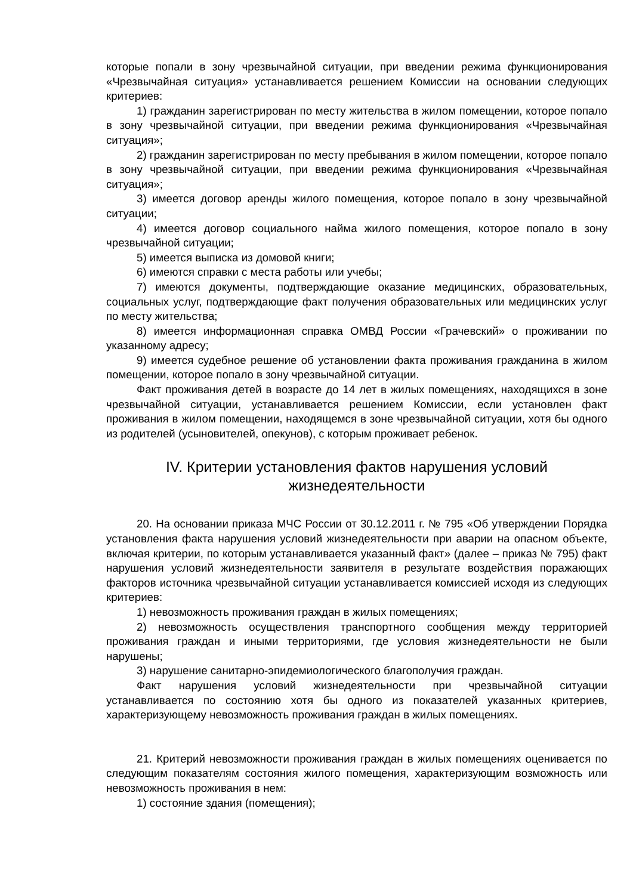которые попали в зону чрезвычайной ситуации, при введении режима функционирования «Чрезвычайная ситуация» устанавливается решением Комиссии на основании следующих критериев:
1) гражданин зарегистрирован по месту жительства в жилом помещении, которое попало в зону чрезвычайной ситуации, при введении режима функционирования «Чрезвычайная ситуация»;
2) гражданин зарегистрирован по месту пребывания в жилом помещении, которое попало в зону чрезвычайной ситуации, при введении режима функционирования «Чрезвычайная ситуация»;
3) имеется договор аренды жилого помещения, которое попало в зону чрезвычайной ситуации;
4) имеется договор социального найма жилого помещения, которое попало в зону чрезвычайной ситуации;
5) имеется выписка из домовой книги;
6) имеются справки с места работы или учебы;
7) имеются документы, подтверждающие оказание медицинских, образовательных, социальных услуг, подтверждающие факт получения образовательных или медицинских услуг по месту жительства;
8) имеется информационная справка ОМВД России «Грачевский» о проживании по указанному адресу;
9) имеется судебное решение об установлении факта проживания гражданина в жилом помещении, которое попало в зону чрезвычайной ситуации.
Факт проживания детей в возрасте до 14 лет в жилых помещениях, находящихся в зоне чрезвычайной ситуации, устанавливается решением Комиссии, если установлен факт проживания в жилом помещении, находящемся в зоне чрезвычайной ситуации, хотя бы одного из родителей (усыновителей, опекунов), с которым проживает ребенок.
IV. Критерии установления фактов нарушения условий жизнедеятельности
20. На основании приказа МЧС России от 30.12.2011 г. № 795 «Об утверждении Порядка установления факта нарушения условий жизнедеятельности при аварии на опасном объекте, включая критерии, по которым устанавливается указанный факт» (далее – приказ № 795) факт нарушения условий жизнедеятельности заявителя в результате воздействия поражающих факторов источника чрезвычайной ситуации устанавливается комиссией исходя из следующих критериев:
1) невозможность проживания граждан в жилых помещениях;
2) невозможность осуществления транспортного сообщения между территорией проживания граждан и иными территориями, где условия жизнедеятельности не были нарушены;
3) нарушение санитарно-эпидемиологического благополучия граждан.
Факт нарушения условий жизнедеятельности при чрезвычайной ситуации устанавливается по состоянию хотя бы одного из показателей указанных критериев, характеризующему невозможность проживания граждан в жилых помещениях.
21. Критерий невозможности проживания граждан в жилых помещениях оценивается по следующим показателям состояния жилого помещения, характеризующим возможность или невозможность проживания в нем:
1) состояние здания (помещения);